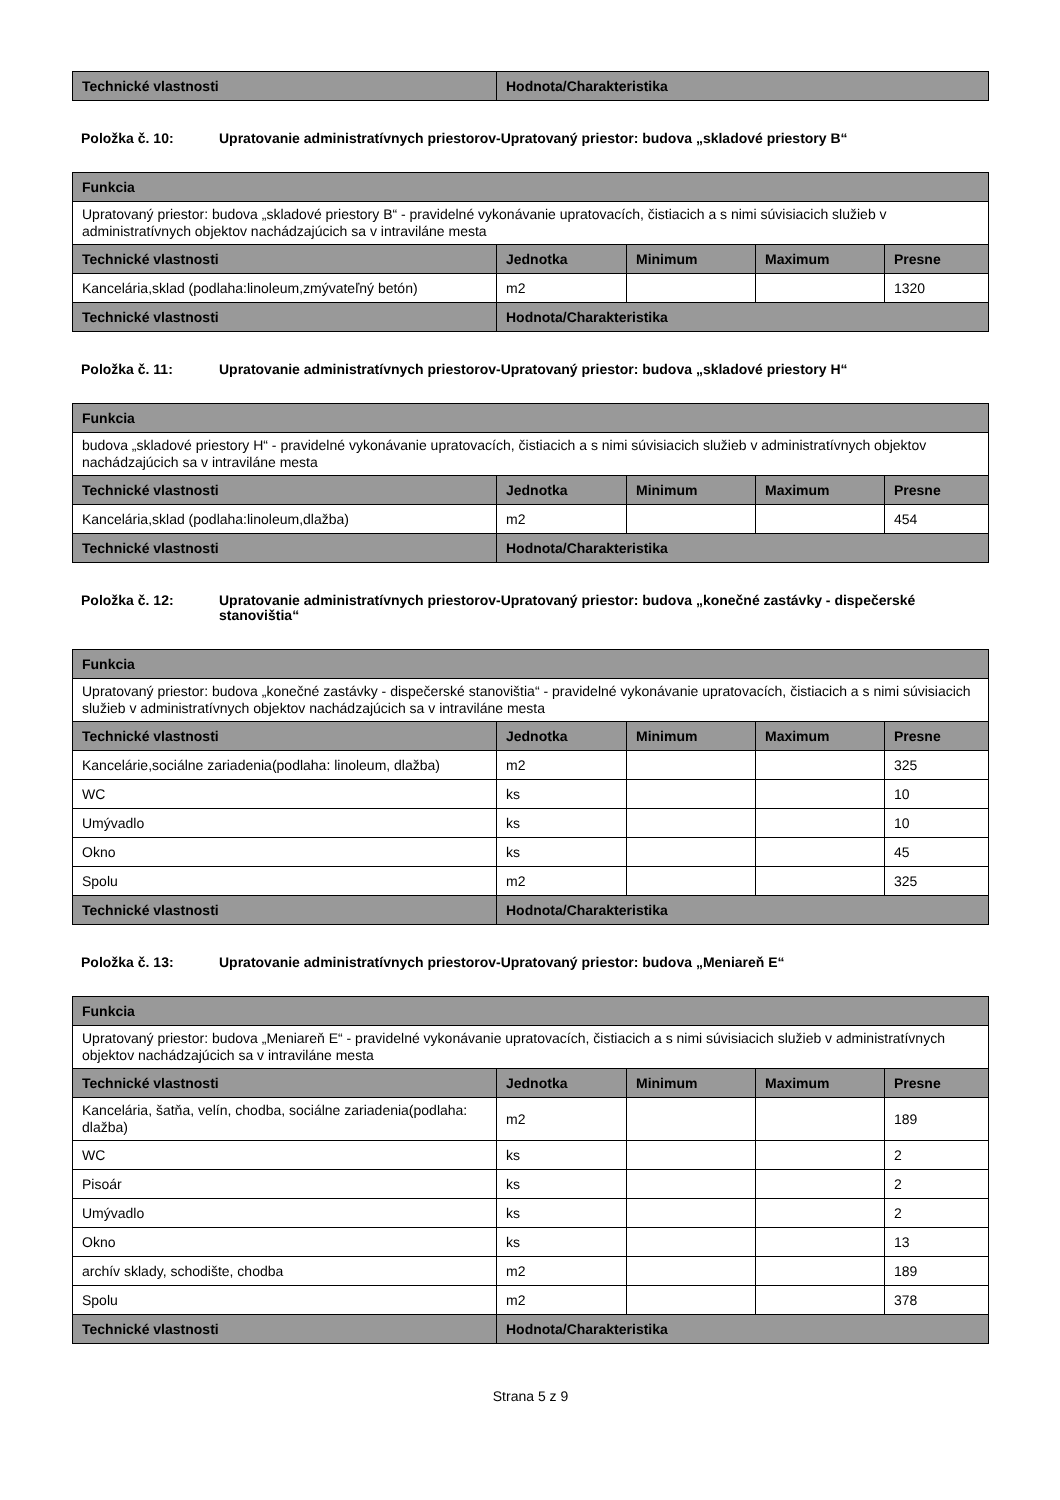| Technické vlastnosti | Hodnota/Charakteristika |
| --- | --- |
Položka č. 10: Upratovanie administratívnych priestorov-Upratovaný priestor: budova „skladové priestory B“
| Funkcia | | | | |
| --- | --- | --- | --- | --- |
| Upratovaný priestor: budova „skladové priestory B“ - pravidelné vykonávanie upratovacích, čistiacich a s nimi súvisiacich služieb v administratívnych objektov nachádzajúcich sa v intraviláne mesta | | | | |
| Technické vlastnosti | Jednotka | Minimum | Maximum | Presne |
| Kancelária,sklad (podlaha:linoleum,zmývateľný betón) | m2 | | | 1320 |
| Technické vlastnosti | Hodnota/Charakteristika | | | |
Položka č. 11: Upratovanie administratívnych priestorov-Upratovaný priestor: budova „skladové priestory H“
| Funkcia | | | | |
| --- | --- | --- | --- | --- |
| budova „skladové priestory H“ - pravidelné vykonávanie upratovacích, čistiacich a s nimi súvisiacich služieb v administratívnych objektov nachádzajúcich sa v intraviláne mesta | | | | |
| Technické vlastnosti | Jednotka | Minimum | Maximum | Presne |
| Kancelária,sklad (podlaha:linoleum,dlažba) | m2 | | | 454 |
| Technické vlastnosti | Hodnota/Charakteristika | | | |
Položka č. 12: Upratovanie administratívnych priestorov-Upratovaný priestor: budova „konečné zastávky - dispečerské stanovištia“
| Funkcia | | | | |
| --- | --- | --- | --- | --- |
| Upratovaný priestor: budova „konečné zastávky - dispečerské stanovištia“ - pravidelné vykonávanie upratovacích, čistiacich a s nimi súvisiacich služieb v administratívnych objektov nachádzajúcich sa v intraviláne mesta | | | | |
| Technické vlastnosti | Jednotka | Minimum | Maximum | Presne |
| Kancelárie,sociálne zariadenia(podlaha: linoleum, dlažba) | m2 | | | 325 |
| WC | ks | | | 10 |
| Umývadlo | ks | | | 10 |
| Okno | ks | | | 45 |
| Spolu | m2 | | | 325 |
| Technické vlastnosti | Hodnota/Charakteristika | | | |
Položka č. 13: Upratovanie administratívnych priestorov-Upratovaný priestor: budova „Meniareň E“
| Funkcia | | | | |
| --- | --- | --- | --- | --- |
| Upratovaný priestor: budova „Meniareň E“ - pravidelné vykonávanie upratovacích, čistiacich a s nimi súvisiacich služieb v administratívnych objektov nachádzajúcich sa v intraviláne mesta | | | | |
| Technické vlastnosti | Jednotka | Minimum | Maximum | Presne |
| Kancelária, šatňa, velín, chodba, sociálne zariadenia(podlaha: dlažba) | m2 | | | 189 |
| WC | ks | | | 2 |
| Pisoár | ks | | | 2 |
| Umývadlo | ks | | | 2 |
| Okno | ks | | | 13 |
| archív sklady, schodište, chodba | m2 | | | 189 |
| Spolu | m2 | | | 378 |
| Technické vlastnosti | Hodnota/Charakteristika | | | |
Strana 5 z 9